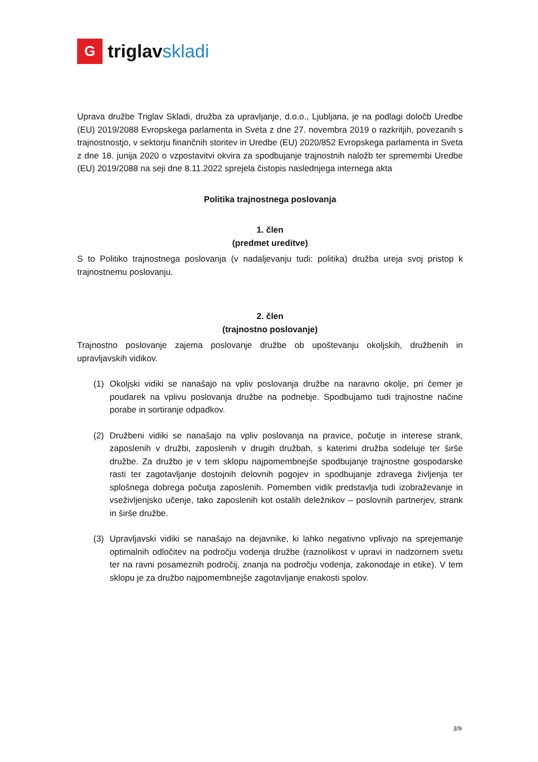G
triglavskladi
Uprava družbe Triglav Skladi, družba za upravljanje, d.o.o., Ljubljana, je na podlagi določb Uredbe (EU) 2019/2088 Evropskega parlamenta in Sveta z dne 27. novembra 2019 o razkritjih, povezanih s trajnostnostjo, v sektorju finančnih storitev in Uredbe (EU) 2020/852 Evropskega parlamenta in Sveta z dne 18. junija 2020 o vzpostavitvi okvira za spodbujanje trajnostnih naložb ter spremembi Uredbe (EU) 2019/2088 na seji dne 8.11.2022 sprejela čistopis naslednjega internega akta
Politika trajnostnega poslovanja
1. člen
(predmet ureditve)
S to Politiko trajnostnega poslovanja (v nadaljevanju tudi: politika) družba ureja svoj pristop k trajnostnemu poslovanju.
2. člen
(trajnostno poslovanje)
Trajnostno poslovanje zajema poslovanje družbe ob upoštevanju okoljskih, družbenih in upravljavskih vidikov.
(1) Okoljski vidiki se nanašajo na vpliv poslovanja družbe na naravno okolje, pri čemer je poudarek na vplivu poslovanja družbe na podnebje. Spodbujamo tudi trajnostne načine porabe in sortiranje odpadkov.
(2) Družbeni vidiki se nanašajo na vpliv poslovanja na pravice, počutje in interese strank, zaposlenih v družbi, zaposlenih v drugih družbah, s katerimi družba sodeluje ter širše družbe. Za družbo je v tem sklopu najpomembnejše spodbujanje trajnostne gospodarske rasti ter zagotavljanje dostojnih delovnih pogojev in spodbujanje zdravega življenja ter splošnega dobrega počutja zaposlenih. Pomemben vidik predstavlja tudi izobraževanje in vseživljenjsko učenje, tako zaposlenih kot ostalih deležnikov – poslovnih partnerjev, strank in širše družbe.
(3) Upravljavski vidiki se nanašajo na dejavnike, ki lahko negativno vplivajo na sprejemanje optimalnih odločitev na področju vodenja družbe (raznolikost v upravi in nadzornem svetu ter na ravni posameznih področij, znanja na področju vodenja, zakonodaje in etike). V tem sklopu je za družbo najpomembnejše zagotavljanje enakosti spolov.
3/9